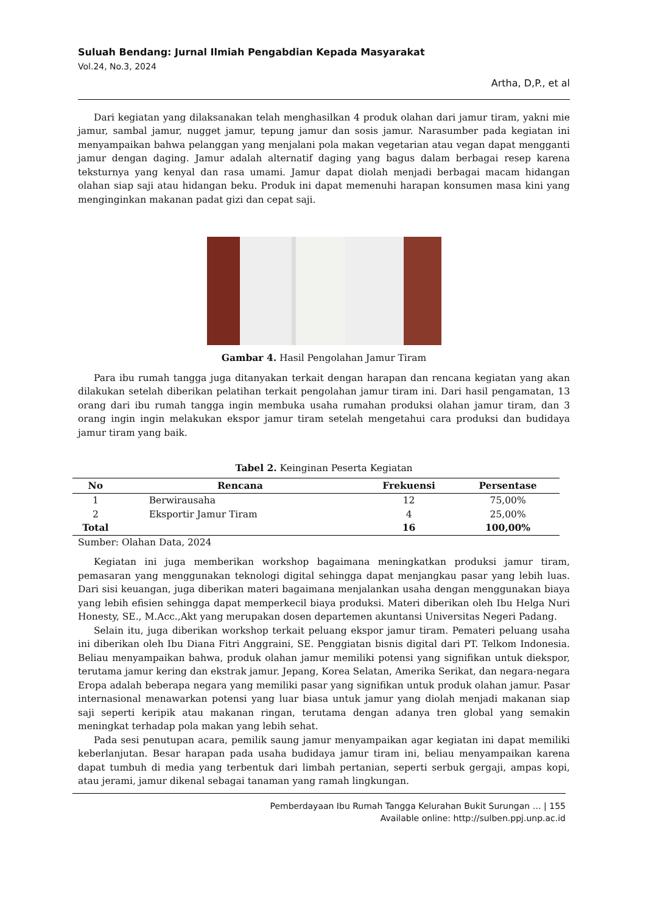Suluah Bendang: Jurnal Ilmiah Pengabdian Kepada Masyarakat
Vol.24, No.3, 2024
Artha, D,P., et al
Dari kegiatan yang dilaksanakan telah menghasilkan 4 produk olahan dari jamur tiram, yakni mie jamur, sambal jamur, nugget jamur, tepung jamur dan sosis jamur. Narasumber pada kegiatan ini menyampaikan bahwa pelanggan yang menjalani pola makan vegetarian atau vegan dapat mengganti jamur dengan daging. Jamur adalah alternatif daging yang bagus dalam berbagai resep karena teksturnya yang kenyal dan rasa umami. Jamur dapat diolah menjadi berbagai macam hidangan olahan siap saji atau hidangan beku. Produk ini dapat memenuhi harapan konsumen masa kini yang menginginkan makanan padat gizi dan cepat saji.
Gambar 4. Hasil Pengolahan Jamur Tiram
Para ibu rumah tangga juga ditanyakan terkait dengan harapan dan rencana kegiatan yang akan dilakukan setelah diberikan pelatihan terkait pengolahan jamur tiram ini. Dari hasil pengamatan, 13 orang dari ibu rumah tangga ingin membuka usaha rumahan produksi olahan jamur tiram, dan 3 orang ingin ingin melakukan ekspor jamur tiram setelah mengetahui cara produksi dan budidaya jamur tiram yang baik.
Tabel 2. Keinginan Peserta Kegiatan
| No | Rencana | Frekuensi | Persentase |
| --- | --- | --- | --- |
| 1 | Berwirausaha | 12 | 75,00% |
| 2 | Eksportir Jamur Tiram | 4 | 25,00% |
| Total | | 16 | 100,00% |
Sumber: Olahan Data, 2024
Kegiatan ini juga memberikan workshop bagaimana meningkatkan produksi jamur tiram, pemasaran yang menggunakan teknologi digital sehingga dapat menjangkau pasar yang lebih luas. Dari sisi keuangan, juga diberikan materi bagaimana menjalankan usaha dengan menggunakan biaya yang lebih efisien sehingga dapat memperkecil biaya produksi. Materi diberikan oleh Ibu Helga Nuri Honesty, SE., M.Acc.,Akt yang merupakan dosen departemen akuntansi Universitas Negeri Padang.
Selain itu, juga diberikan workshop terkait peluang ekspor jamur tiram. Pemateri peluang usaha ini diberikan oleh Ibu Diana Fitri Anggraini, SE. Penggiatan bisnis digital dari PT. Telkom Indonesia. Beliau menyampaikan bahwa, produk olahan jamur memiliki potensi yang signifikan untuk diekspor, terutama jamur kering dan ekstrak jamur. Jepang, Korea Selatan, Amerika Serikat, dan negara-negara Eropa adalah beberapa negara yang memiliki pasar yang signifikan untuk produk olahan jamur. Pasar internasional menawarkan potensi yang luar biasa untuk jamur yang diolah menjadi makanan siap saji seperti keripik atau makanan ringan, terutama dengan adanya tren global yang semakin meningkat terhadap pola makan yang lebih sehat.
Pada sesi penutupan acara, pemilik saung jamur menyampaikan agar kegiatan ini dapat memiliki keberlanjutan. Besar harapan pada usaha budidaya jamur tiram ini, beliau menyampaikan karena dapat tumbuh di media yang terbentuk dari limbah pertanian, seperti serbuk gergaji, ampas kopi, atau jerami, jamur dikenal sebagai tanaman yang ramah lingkungan.
Pemberdayaan Ibu Rumah Tangga Kelurahan Bukit Surungan … | 155
Available online: http://sulben.ppj.unp.ac.id